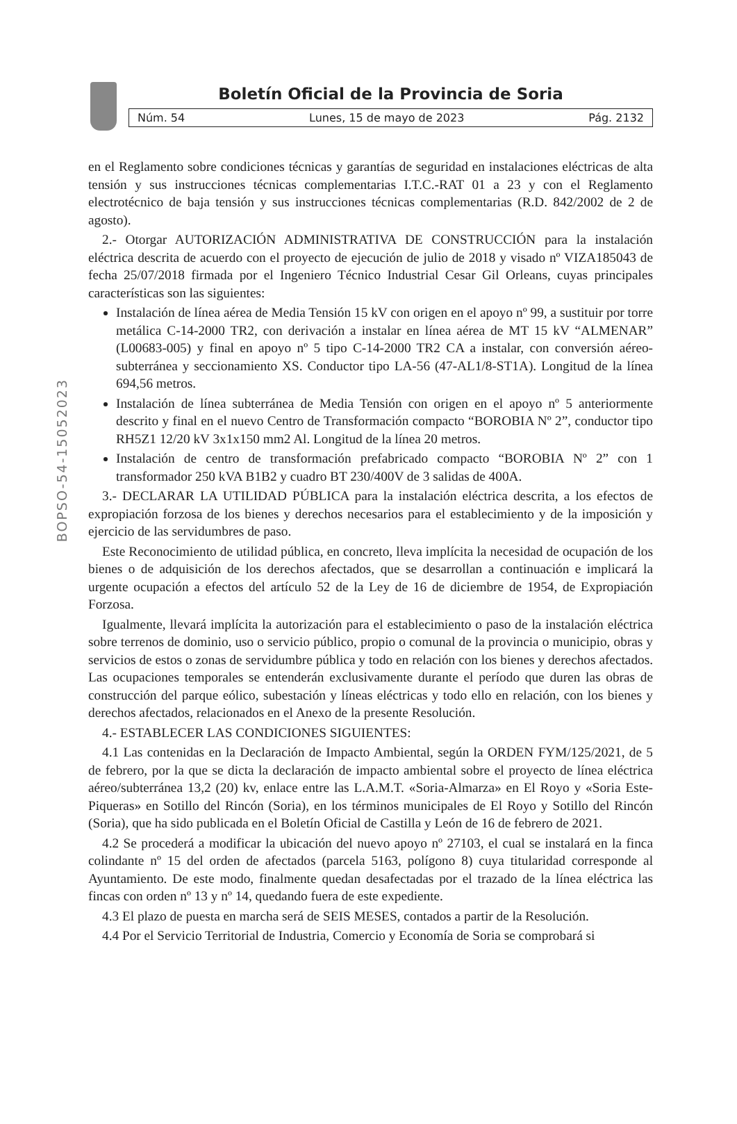Boletín Oficial de la Provincia de Soria
Núm. 54 Lunes, 15 de mayo de 2023 Pág. 2132
BOPSO-54-15052023
en el Reglamento sobre condiciones técnicas y garantías de seguridad en instalaciones eléctricas de alta tensión y sus instrucciones técnicas complementarias I.T.C.-RAT 01 a 23 y con el Reglamento electrotécnico de baja tensión y sus instrucciones técnicas complementarias (R.D. 842/2002 de 2 de agosto).
2.- Otorgar AUTORIZACIÓN ADMINISTRATIVA DE CONSTRUCCIÓN para la instalación eléctrica descrita de acuerdo con el proyecto de ejecución de julio de 2018 y visado nº VIZA185043 de fecha 25/07/2018 firmada por el Ingeniero Técnico Industrial Cesar Gil Orleans, cuyas principales características son las siguientes:
Instalación de línea aérea de Media Tensión 15 kV con origen en el apoyo nº 99, a sustituir por torre metálica C-14-2000 TR2, con derivación a instalar en línea aérea de MT 15 kV “ALMENAR” (L00683-005) y final en apoyo nº 5 tipo C-14-2000 TR2 CA a instalar, con conversión aéreo-subterránea y seccionamiento XS. Conductor tipo LA-56 (47-AL1/8-ST1A). Longitud de la línea 694,56 metros.
Instalación de línea subterránea de Media Tensión con origen en el apoyo nº 5 anteriormente descrito y final en el nuevo Centro de Transformación compacto “BOROBIA Nº 2”, conductor tipo RH5Z1 12/20 kV 3x1x150 mm2 Al. Longitud de la línea 20 metros.
Instalación de centro de transformación prefabricado compacto “BOROBIA Nº 2” con 1 transformador 250 kVA B1B2 y cuadro BT 230/400V de 3 salidas de 400A.
3.- DECLARAR LA UTILIDAD PÚBLICA para la instalación eléctrica descrita, a los efectos de expropiación forzosa de los bienes y derechos necesarios para el establecimiento y de la imposición y ejercicio de las servidumbres de paso.
Este Reconocimiento de utilidad pública, en concreto, lleva implícita la necesidad de ocupación de los bienes o de adquisición de los derechos afectados, que se desarrollan a continuación e implicará la urgente ocupación a efectos del artículo 52 de la Ley de 16 de diciembre de 1954, de Expropiación Forzosa.
Igualmente, llevará implícita la autorización para el establecimiento o paso de la instalación eléctrica sobre terrenos de dominio, uso o servicio público, propio o comunal de la provincia o municipio, obras y servicios de estos o zonas de servidumbre pública y todo en relación con los bienes y derechos afectados. Las ocupaciones temporales se entenderán exclusivamente durante el período que duren las obras de construcción del parque eólico, subestación y líneas eléctricas y todo ello en relación, con los bienes y derechos afectados, relacionados en el Anexo de la presente Resolución.
4.- ESTABLECER LAS CONDICIONES SIGUIENTES:
4.1 Las contenidas en la Declaración de Impacto Ambiental, según la ORDEN FYM/125/2021, de 5 de febrero, por la que se dicta la declaración de impacto ambiental sobre el proyecto de línea eléctrica aéreo/subterránea 13,2 (20) kv, enlace entre las L.A.M.T. «Soria-Almarza» en El Royo y «Soria Este-Piqueras» en Sotillo del Rincón (Soria), en los términos municipales de El Royo y Sotillo del Rincón (Soria), que ha sido publicada en el Boletín Oficial de Castilla y León de 16 de febrero de 2021.
4.2 Se procederá a modificar la ubicación del nuevo apoyo nº 27103, el cual se instalará en la finca colindante nº 15 del orden de afectados (parcela 5163, polígono 8) cuya titularidad corresponde al Ayuntamiento. De este modo, finalmente quedan desafectadas por el trazado de la línea eléctrica las fincas con orden nº 13 y nº 14, quedando fuera de este expediente.
4.3 El plazo de puesta en marcha será de SEIS MESES, contados a partir de la Resolución.
4.4 Por el Servicio Territorial de Industria, Comercio y Economía de Soria se comprobará si